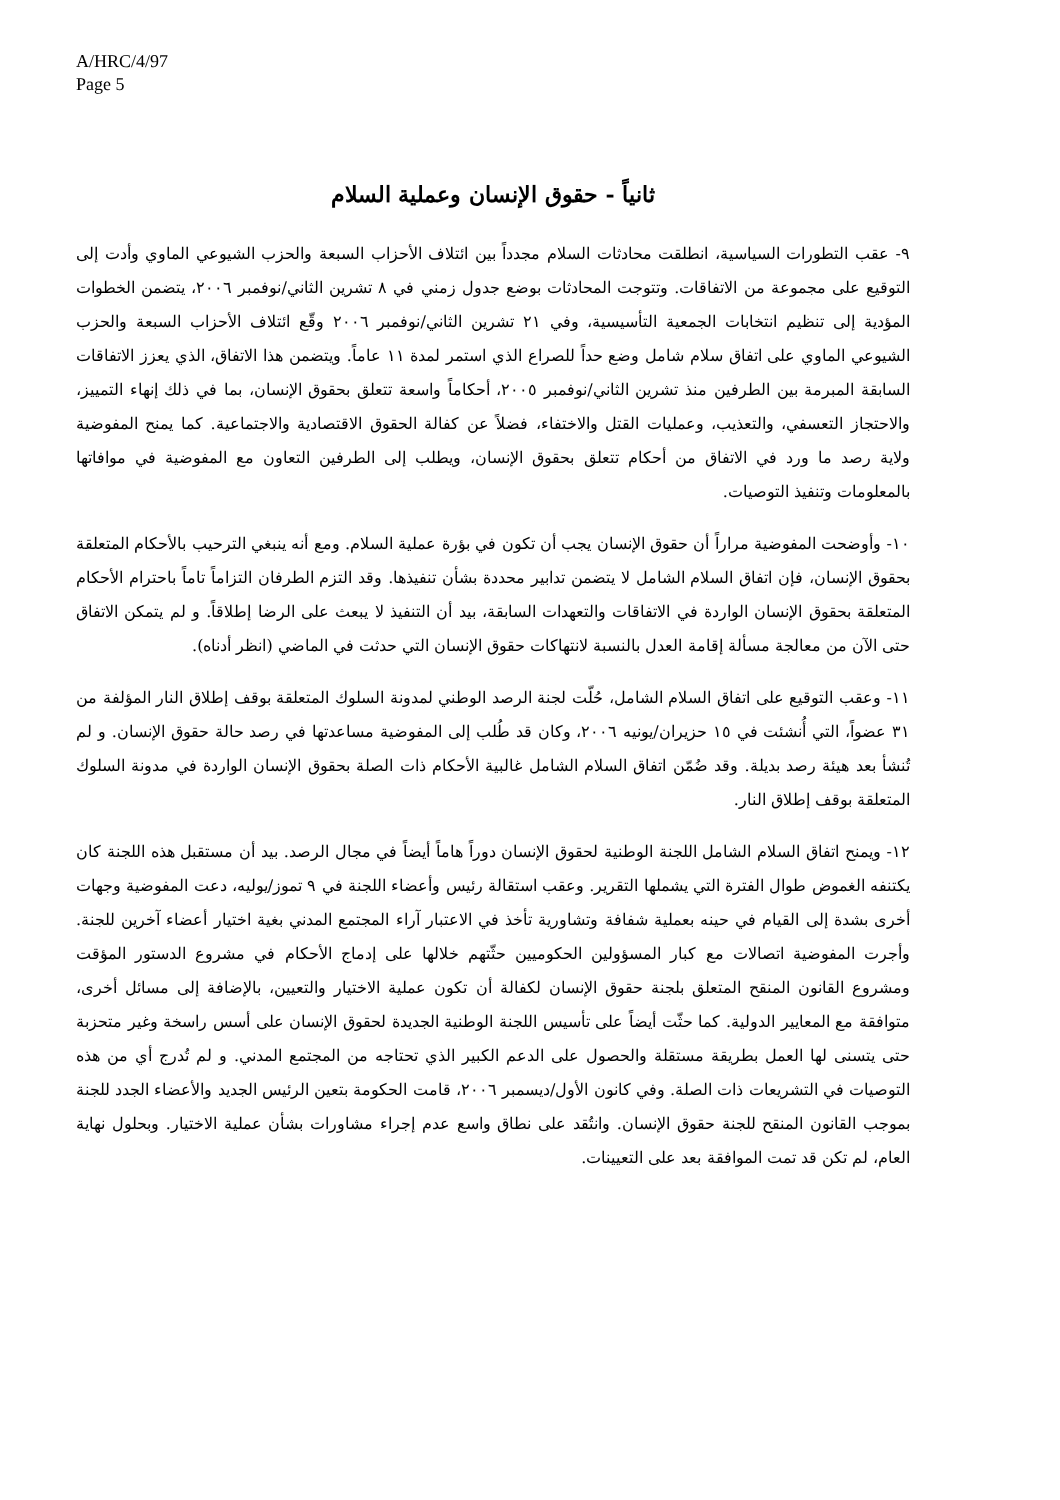A/HRC/4/97
Page 5
ثانياً - حقوق الإنسان وعملية السلام
٩- عقب التطورات السياسية، انطلقت محادثات السلام مجدداً بين ائتلاف الأحزاب السبعة والحزب الشيوعي الماوي وأدت إلى التوقيع على مجموعة من الاتفاقات. وتتوجت المحادثات بوضع جدول زمني في ٨ تشرين الثاني/نوفمبر ٢٠٠٦، يتضمن الخطوات المؤدية إلى تنظيم انتخابات الجمعية التأسيسية، وفي ٢١ تشرين الثاني/نوفمبر ٢٠٠٦ وقّع ائتلاف الأحزاب السبعة والحزب الشيوعي الماوي على اتفاق سلام شامل وضع حداً للصراع الذي استمر لمدة ١١ عاماً. ويتضمن هذا الاتفاق، الذي يعزز الاتفاقات السابقة المبرمة بين الطرفين منذ تشرين الثاني/نوفمبر ٢٠٠٥، أحكاماً واسعة تتعلق بحقوق الإنسان، بما في ذلك إنهاء التمييز، والاحتجاز التعسفي، والتعذيب، وعمليات القتل والاختفاء، فضلاً عن كفالة الحقوق الاقتصادية والاجتماعية. كما يمنح المفوضية ولاية رصد ما ورد في الاتفاق من أحكام تتعلق بحقوق الإنسان، ويطلب إلى الطرفين التعاون مع المفوضية في موافاتها بالمعلومات وتنفيذ التوصيات.
١٠- وأوضحت المفوضية مراراً أن حقوق الإنسان يجب أن تكون في بؤرة عملية السلام. ومع أنه ينبغي الترحيب بالأحكام المتعلقة بحقوق الإنسان، فإن اتفاق السلام الشامل لا يتضمن تدابير محددة بشأن تنفيذها. وقد التزم الطرفان التزاماً تاماً باحترام الأحكام المتعلقة بحقوق الإنسان الواردة في الاتفاقات والتعهدات السابقة، بيد أن التنفيذ لا يبعث على الرضا إطلاقاً. و لم يتمكن الاتفاق حتى الآن من معالجة مسألة إقامة العدل بالنسبة لانتهاكات حقوق الإنسان التي حدثت في الماضي (انظر أدناه).
١١- وعقب التوقيع على اتفاق السلام الشامل، حُلّت لجنة الرصد الوطني لمدونة السلوك المتعلقة بوقف إطلاق النار المؤلفة من ٣١ عضواً، التي أُنشئت في ١٥ حزيران/يونيه ٢٠٠٦، وكان قد طُلب إلى المفوضية مساعدتها في رصد حالة حقوق الإنسان. و لم تُنشأ بعد هيئة رصد بديلة. وقد ضُمّن اتفاق السلام الشامل غالبية الأحكام ذات الصلة بحقوق الإنسان الواردة في مدونة السلوك المتعلقة بوقف إطلاق النار.
١٢- ويمنح اتفاق السلام الشامل اللجنة الوطنية لحقوق الإنسان دوراً هاماً أيضاً في مجال الرصد. بيد أن مستقبل هذه اللجنة كان يكتنفه الغموض طوال الفترة التي يشملها التقرير. وعقب استقالة رئيس وأعضاء اللجنة في ٩ تموز/يوليه، دعت المفوضية وجهات أخرى بشدة إلى القيام في حينه بعملية شفافة وتشاورية تأخذ في الاعتبار آراء المجتمع المدني بغية اختيار أعضاء آخرين للجنة. وأجرت المفوضية اتصالات مع كبار المسؤولين الحكوميين حثّتهم خلالها على إدماج الأحكام في مشروع الدستور المؤقت ومشروع القانون المنقح المتعلق بلجنة حقوق الإنسان لكفالة أن تكون عملية الاختيار والتعيين، بالإضافة إلى مسائل أخرى، متوافقة مع المعايير الدولية. كما حثّت أيضاً على تأسيس اللجنة الوطنية الجديدة لحقوق الإنسان على أسس راسخة وغير متحزبة حتى يتسنى لها العمل بطريقة مستقلة والحصول على الدعم الكبير الذي تحتاجه من المجتمع المدني. و لم تُدرج أي من هذه التوصيات في التشريعات ذات الصلة. وفي كانون الأول/ديسمبر ٢٠٠٦، قامت الحكومة بتعين الرئيس الجديد والأعضاء الجدد للجنة بموجب القانون المنقح للجنة حقوق الإنسان. وانتُقد على نطاق واسع عدم إجراء مشاورات بشأن عملية الاختيار. وبحلول نهاية العام، لم تكن قد تمت الموافقة بعد على التعيينات.